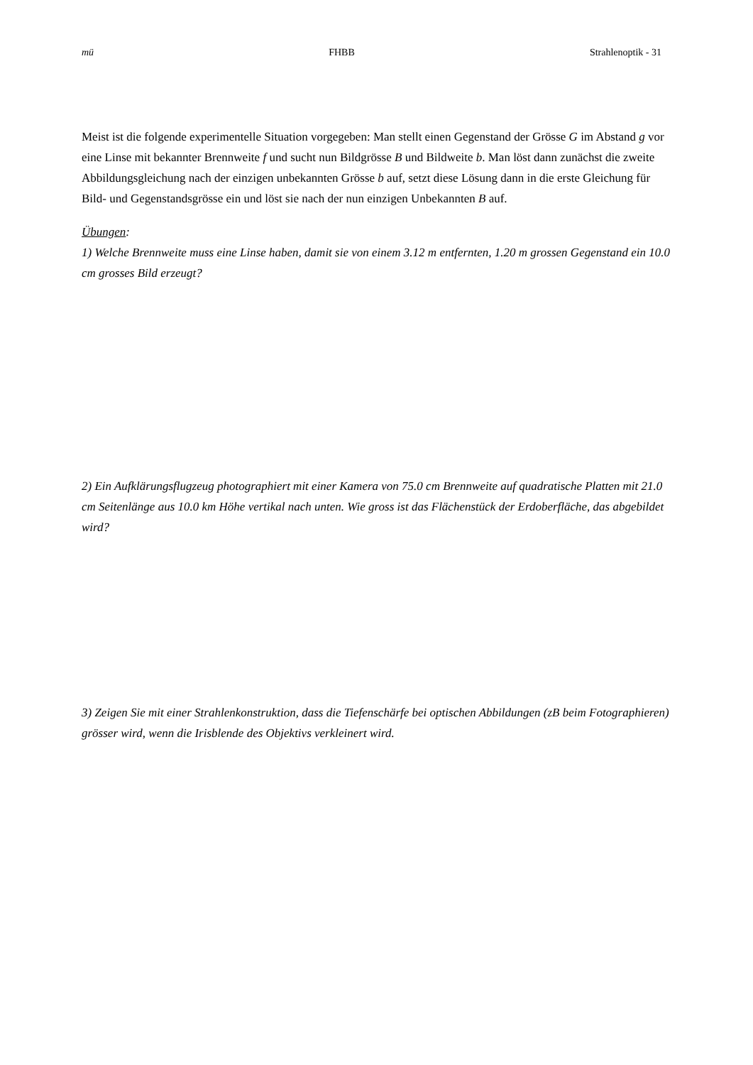mü FHBB Strahlenoptik - 31
Meist ist die folgende experimentelle Situation vorgegeben: Man stellt einen Gegenstand der Grösse G im Abstand g vor eine Linse mit bekannter Brennweite f und sucht nun Bildgrösse B und Bildweite b. Man löst dann zunächst die zweite Abbildungsgleichung nach der einzigen unbekannten Grösse b auf, setzt diese Lösung dann in die erste Gleichung für Bild- und Gegenstandsgrösse ein und löst sie nach der nun einzigen Unbekannten B auf.
Übungen:
1) Welche Brennweite muss eine Linse haben, damit sie von einem 3.12 m entfernten, 1.20 m grossen Gegenstand ein 10.0 cm grosses Bild erzeugt?
2) Ein Aufklärungsflugzeug photographiert mit einer Kamera von 75.0 cm Brennweite auf quadratische Platten mit 21.0 cm Seitenlänge aus 10.0 km Höhe vertikal nach unten. Wie gross ist das Flächenstück der Erdoberfläche, das abgebildet wird?
3) Zeigen Sie mit einer Strahlenkonstruktion, dass die Tiefenschärfe bei optischen Abbildungen (zB beim Fotographieren) grösser wird, wenn die Irisblende des Objektivs verkleinert wird.